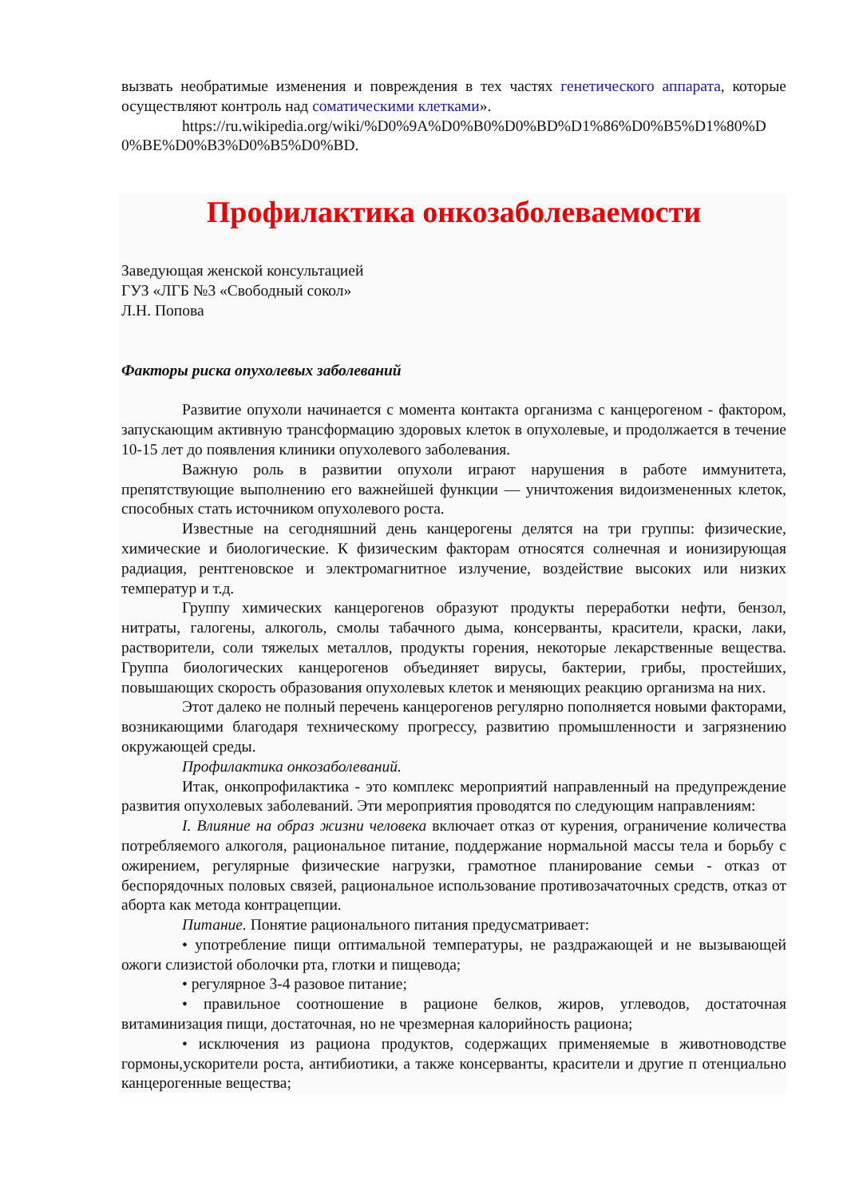вызвать необратимые изменения и повреждения в тех частях генетического аппарата, которые осуществляют контроль над соматическими клетками».
https://ru.wikipedia.org/wiki/%D0%9A%D0%B0%D0%BD%D1%86%D0%B5%D1%80%D0%BE%D0%B3%D0%B5%D0%BD.
Профилактика онкозаболеваемости
Заведующая женской консультацией
ГУЗ «ЛГБ №3 «Свободный сокол»
Л.Н. Попова
Факторы риска опухолевых заболеваний
Развитие опухоли начинается с момента контакта организма с канцерогеном - фактором, запускающим активную трансформацию здоровых клеток в опухолевые, и продолжается в течение 10-15 лет до появления клиники опухолевого заболевания.
Важную роль в развитии опухоли играют нарушения в работе иммунитета, препятствующие выполнению его важнейшей функции — уничтожения видоизмененных клеток, способных стать источником опухолевого роста.
Известные на сегодняшний день канцерогены делятся на три группы: физические, химические и биологические. К физическим факторам относятся солнечная и ионизирующая радиация, рентгеновское и электромагнитное излучение, воздействие высоких или низких температур и т.д.
Группу химических канцерогенов образуют продукты переработки нефти, бензол, нитраты, галогены, алкоголь, смолы табачного дыма, консерванты, красители, краски, лаки, растворители, соли тяжелых металлов, продукты горения, некоторые лекарственные вещества. Группа биологических канцерогенов объединяет вирусы, бактерии, грибы, простейших, повышающих скорость образования опухолевых клеток и меняющих реакцию организма на них.
Этот далеко не полный перечень канцерогенов регулярно пополняется новыми факторами, возникающими благодаря техническому прогрессу, развитию промышленности и загрязнению окружающей среды.
Профилактика онкозаболеваний.
Итак, онкопрофилактика - это комплекс мероприятий направленный на предупреждение развития опухолевых заболеваний. Эти мероприятия проводятся по следующим направлениям:
I. Влияние на образ жизни человека включает отказ от курения, ограничение количества потребляемого алкоголя, рациональное питание, поддержание нормальной массы тела и борьбу с ожирением, регулярные физические нагрузки, грамотное планирование семьи - отказ от беспорядочных половых связей, рациональное использование противозачаточных средств, отказ от аборта как метода контрацепции.
Питание. Понятие рационального питания предусматривает:
• употребление пищи оптимальной температуры, не раздражающей и не вызывающей ожоги слизистой оболочки рта, глотки и пищевода;
• регулярное 3-4 разовое питание;
• правильное соотношение в рационе белков, жиров, углеводов, достаточная витаминизация пищи, достаточная, но не чрезмерная калорийность рациона;
• исключения из рациона продуктов, содержащих применяемые в животноводстве гормоны,ускорители роста, антибиотики, а также консерванты, красители и другие п отенциально канцерогенные вещества;